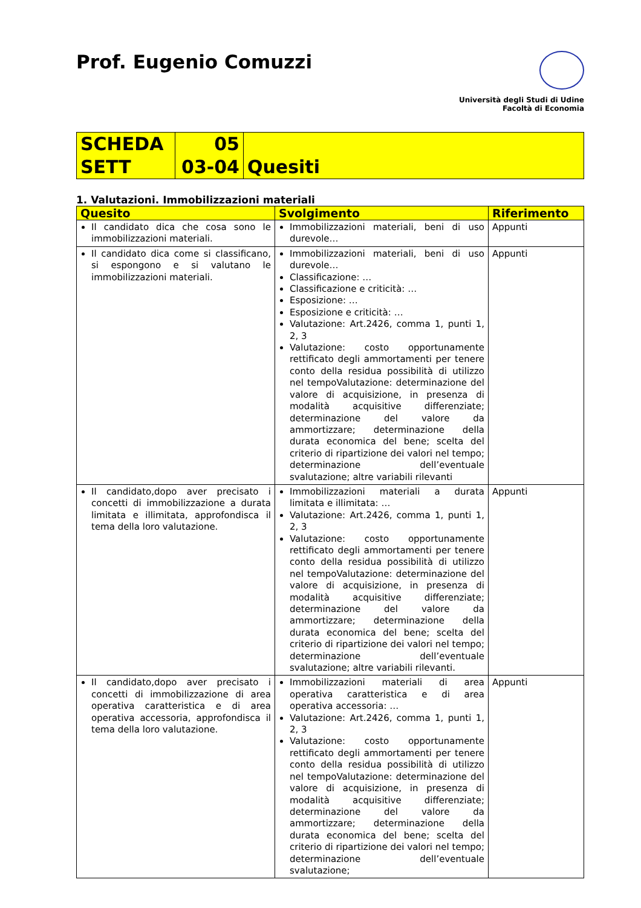Prof. Eugenio Comuzzi
Università degli Studi di Udine
Facoltà di Economia
| SCHEDA SETT | 05 03-04 | Quesiti |
1. Valutazioni. Immobilizzazioni materiali
| Quesito | Svolgimento | Riferimento |
| --- | --- | --- |
| Il candidato dica che cosa sono le immobilizzazioni materiali. | Immobilizzazioni materiali, beni di uso durevole… | Appunti |
| Il candidato dica come si classificano, si espongono e si valutano le immobilizzazioni materiali. | Immobilizzazioni materiali, beni di uso durevole… Classificazione: … Classificazione e criticità: … Esposizione: … Esposizione e criticità: … Valutazione: Art.2426, comma 1, punti 1, 2, 3 Valutazione: costo opportunamente rettificato degli ammortamenti per tenere conto della residua possibilità di utilizzo nel tempoValutazione: determinazione del valore di acquisizione, in presenza di modalità acquisitive differenziate; determinazione del valore da ammortizzare; determinazione della durata economica del bene; scelta del criterio di ripartizione dei valori nel tempo; determinazione dell’eventuale svalutazione; altre variabili rilevanti | Appunti |
| Il candidato,dopo aver precisato i concetti di immobilizzazione a durata limitata e illimitata, approfondisca il tema della loro valutazione. | Immobilizzazioni materiali a durata limitata e illimitata: … Valutazione: Art.2426, comma 1, punti 1, 2, 3 Valutazione: costo opportunamente rettificato degli ammortamenti per tenere conto della residua possibilità di utilizzo nel tempoValutazione: determinazione del valore di acquisizione, in presenza di modalità acquisitive differenziate; determinazione del valore da ammortizzare; determinazione della durata economica del bene; scelta del criterio di ripartizione dei valori nel tempo; determinazione dell’eventuale svalutazione; altre variabili rilevanti. | Appunti |
| Il candidato,dopo aver precisato i concetti di immobilizzazione di area operativa caratteristica e di area operativa accessoria, approfondisca il tema della loro valutazione. | Immobilizzazioni materiali di area operativa caratteristica e di area operativa accessoria: … Valutazione: Art.2426, comma 1, punti 1, 2, 3 Valutazione: costo opportunamente rettificato degli ammortamenti per tenere conto della residua possibilità di utilizzo nel tempoValutazione: determinazione del valore di acquisizione, in presenza di modalità acquisitive differenziate; determinazione del valore da ammortizzare; determinazione della durata economica del bene; scelta del criterio di ripartizione dei valori nel tempo; determinazione dell’eventuale svalutazione; | Appunti |